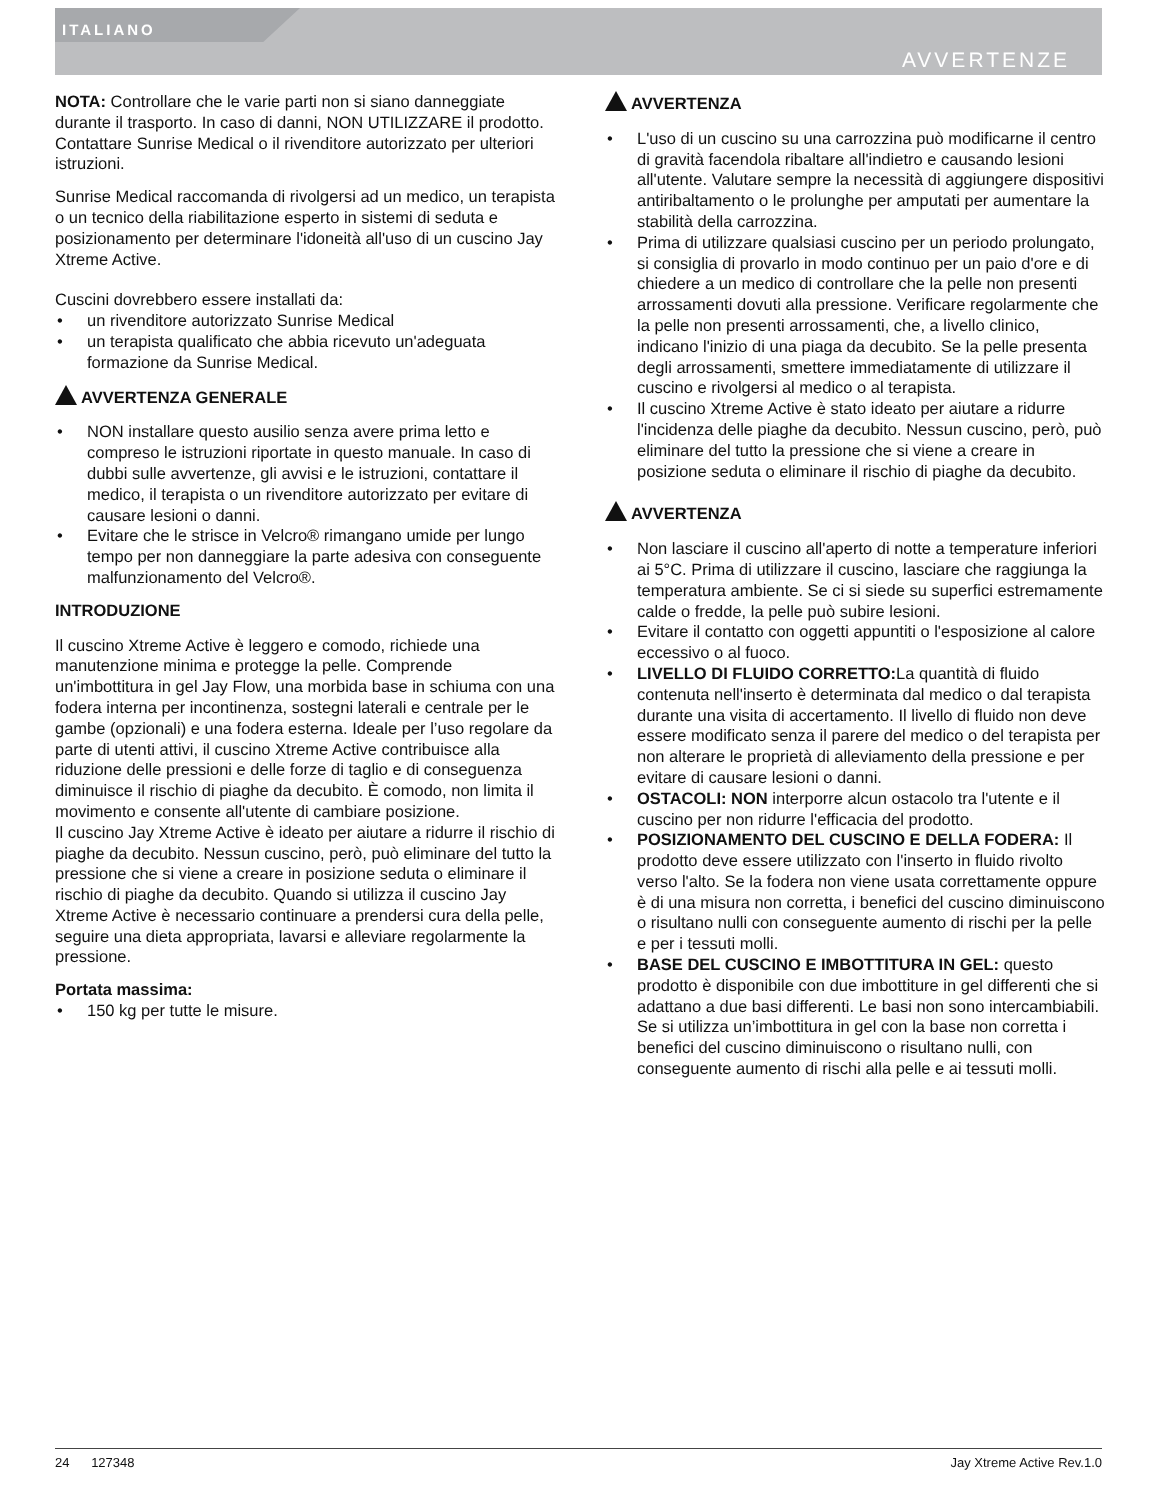ITALIANO
AVVERTENZE
NOTA: Controllare che le varie parti non si siano danneggiate durante il trasporto. In caso di danni, NON UTILIZZARE il prodotto. Contattare Sunrise Medical o il rivenditore autorizzato per ulteriori istruzioni.
Sunrise Medical raccomanda di rivolgersi ad un medico, un terapista o un tecnico della riabilitazione esperto in sistemi di seduta e posizionamento per determinare l'idoneità all'uso di un cuscino Jay Xtreme Active.
Cuscini dovrebbero essere installati da:
un rivenditore autorizzato Sunrise Medical
un terapista qualificato che abbia ricevuto un'adeguata formazione da Sunrise Medical.
AVVERTENZA GENERALE
NON installare questo ausilio senza avere prima letto e compreso le istruzioni riportate in questo manuale. In caso di dubbi sulle avvertenze, gli avvisi e le istruzioni, contattare il medico, il terapista o un rivenditore autorizzato per evitare di causare lesioni o danni.
Evitare che le strisce in Velcro® rimangano umide per lungo tempo per non danneggiare la parte adesiva con conseguente malfunzionamento del Velcro®.
INTRODUZIONE
Il cuscino Xtreme Active è leggero e comodo, richiede una manutenzione minima e protegge la pelle. Comprende un'imbottitura in gel Jay Flow, una morbida base in schiuma con una fodera interna per incontinenza, sostegni laterali e centrale per le gambe (opzionali) e una fodera esterna. Ideale per l’uso regolare da parte di utenti attivi, il cuscino Xtreme Active contribuisce alla riduzione delle pressioni e delle forze di taglio e di conseguenza diminuisce il rischio di piaghe da decubito. È comodo, non limita il movimento e consente all'utente di cambiare posizione.
Il cuscino Jay Xtreme Active è ideato per aiutare a ridurre il rischio di piaghe da decubito. Nessun cuscino, però, può eliminare del tutto la pressione che si viene a creare in posizione seduta o eliminare il rischio di piaghe da decubito. Quando si utilizza il cuscino Jay Xtreme Active è necessario continuare a prendersi cura della pelle, seguire una dieta appropriata, lavarsi e alleviare regolarmente la pressione.
Portata massima:
150 kg per tutte le misure.
AVVERTENZA
L'uso di un cuscino su una carrozzina può modificarne il centro di gravità facendola ribaltare all'indietro e causando lesioni all'utente. Valutare sempre la necessità di aggiungere dispositivi antiribaltamento o le prolunghe per amputati per aumentare la stabilità della carrozzina.
Prima di utilizzare qualsiasi cuscino per un periodo prolungato, si consiglia di provarlo in modo continuo per un paio d'ore e di chiedere a un medico di controllare che la pelle non presenti arrossamenti dovuti alla pressione. Verificare regolarmente che la pelle non presenti arrossamenti, che, a livello clinico, indicano l'inizio di una piaga da decubito. Se la pelle presenta degli arrossamenti, smettere immediatamente di utilizzare il cuscino e rivolgersi al medico o al terapista.
Il cuscino Xtreme Active è stato ideato per aiutare a ridurre l'incidenza delle piaghe da decubito. Nessun cuscino, però, può eliminare del tutto la pressione che si viene a creare in posizione seduta o eliminare il rischio di piaghe da decubito.
AVVERTENZA
Non lasciare il cuscino all'aperto di notte a temperature inferiori ai 5°C. Prima di utilizzare il cuscino, lasciare che raggiunga la temperatura ambiente. Se ci si siede su superfici estremamente calde o fredde, la pelle può subire lesioni.
Evitare il contatto con oggetti appuntiti o l'esposizione al calore eccessivo o al fuoco.
LIVELLO DI FLUIDO CORRETTO: La quantità di fluido contenuta nell'inserto è determinata dal medico o dal terapista durante una visita di accertamento. Il livello di fluido non deve essere modificato senza il parere del medico o del terapista per non alterare le proprietà di alleviamento della pressione e per evitare di causare lesioni o danni.
OSTACOLI: NON interporre alcun ostacolo tra l'utente e il cuscino per non ridurre l'efficacia del prodotto.
POSIZIONAMENTO DEL CUSCINO E DELLA FODERA: Il prodotto deve essere utilizzato con l'inserto in fluido rivolto verso l'alto. Se la fodera non viene usata correttamente oppure è di una misura non corretta, i benefici del cuscino diminuiscono o risultano nulli con conseguente aumento di rischi per la pelle e per i tessuti molli.
BASE DEL CUSCINO E IMBOTTITURA IN GEL: questo prodotto è disponibile con due imbottiture in gel differenti che si adattano a due basi differenti. Le basi non sono intercambiabili. Se si utilizza un’imbottitura in gel con la base non corretta i benefici del cuscino diminuiscono o risultano nulli, con conseguente aumento di rischi alla pelle e ai tessuti molli.
24 127348 Jay Xtreme Active Rev.1.0